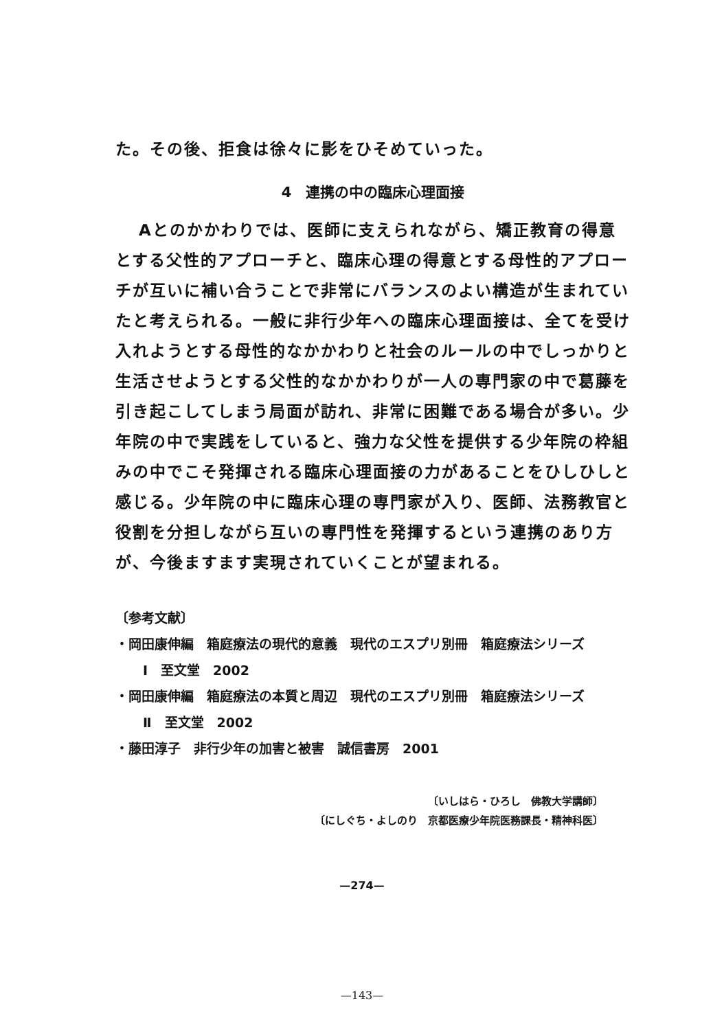た。その後、拒食は徐々に影をひそめていった。
4　連携の中の臨床心理面接
Aとのかかわりでは、医師に支えられながら、矯正教育の得意とする父性的アプローチと、臨床心理の得意とする母性的アプローチが互いに補い合うことで非常にバランスのよい構造が生まれていたと考えられる。一般に非行少年への臨床心理面接は、全てを受け入れようとする母性的なかかわりと社会のルールの中でしっかりと生活させようとする父性的なかかわりが一人の専門家の中で葛藤を引き起こしてしまう局面が訪れ、非常に困難である場合が多い。少年院の中で実践をしていると、強力な父性を提供する少年院の枠組みの中でこそ発揮される臨床心理面接の力があることをひしひしと感じる。少年院の中に臨床心理の専門家が入り、医師、法務教官と役割を分担しながら互いの専門性を発揮するという連携のあり方が、今後ますます実現されていくことが望まれる。
〔参考文献〕
・岡田康伸編　箱庭療法の現代的意義　現代のエスプリ別冊　箱庭療法シリーズ
Ⅰ　至文堂　2002
・岡田康伸編　箱庭療法の本質と周辺　現代のエスプリ別冊　箱庭療法シリーズ
Ⅱ　至文堂　2002
・藤田淳子　非行少年の加害と被害　誠信書房　2001
〔いしはら・ひろし　佛教大学講師〕
〔にしぐち・よしのり　京都医療少年院医務課長・精神科医〕
—274—
—143—